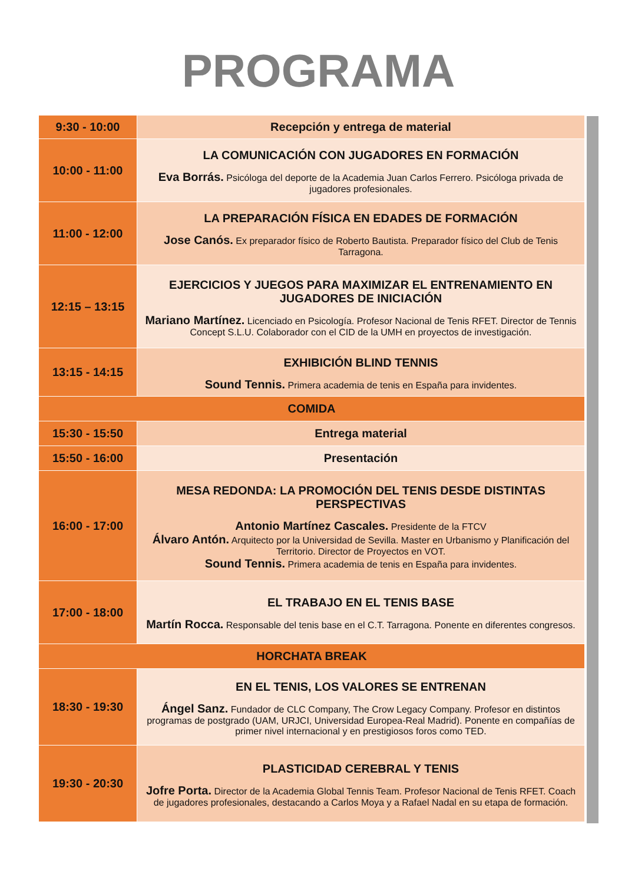PROGRAMA
| 9:30 - 10:00 | Recepción y entrega de material |
| 10:00 - 11:00 | LA COMUNICACIÓN CON JUGADORES EN FORMACIÓN Eva Borrás. Psicóloga del deporte de la Academia Juan Carlos Ferrero. Psicóloga privada de jugadores profesionales. |
| 11:00 - 12:00 | LA PREPARACIÓN FÍSICA EN EDADES DE FORMACIÓN Jose Canós. Ex preparador físico de Roberto Bautista. Preparador físico del Club de Tenis Tarragona. |
| 12:15 – 13:15 | EJERCICIOS Y JUEGOS PARA MAXIMIZAR EL ENTRENAMIENTO EN JUGADORES DE INICIACIÓN Mariano Martínez. Licenciado en Psicología. Profesor Nacional de Tenis RFET. Director de Tennis Concept S.L.U. Colaborador con el CID de la UMH en proyectos de investigación. |
| 13:15 - 14:15 | EXHIBICIÓN BLIND TENNIS Sound Tennis. Primera academia de tenis en España para invidentes. |
| COMIDA | |
| 15:30 - 15:50 | Entrega material |
| 15:50 - 16:00 | Presentación |
| 16:00 - 17:00 | MESA REDONDA: LA PROMOCIÓN DEL TENIS DESDE DISTINTAS PERSPECTIVAS Antonio Martínez Cascales. Presidente de la FTCV Álvaro Antón. Arquitecto por la Universidad de Sevilla. Master en Urbanismo y Planificación del Territorio. Director de Proyectos en VOT. Sound Tennis. Primera academia de tenis en España para invidentes. |
| 17:00 - 18:00 | EL TRABAJO EN EL TENIS BASE Martín Rocca. Responsable del tenis base en el C.T. Tarragona. Ponente en diferentes congresos. |
| HORCHATA BREAK | |
| 18:30 - 19:30 | EN EL TENIS, LOS VALORES SE ENTRENAN Ángel Sanz. Fundador de CLC Company, The Crow Legacy Company. Profesor en distintos programas de postgrado (UAM, URJCI, Universidad Europea-Real Madrid). Ponente en compañías de primer nivel internacional y en prestigiosos foros como TED. |
| 19:30 - 20:30 | PLASTICIDAD CEREBRAL Y TENIS Jofre Porta. Director de la Academia Global Tennis Team. Profesor Nacional de Tenis RFET. Coach de jugadores profesionales, destacando a Carlos Moya y a Rafael Nadal en su etapa de formación. |